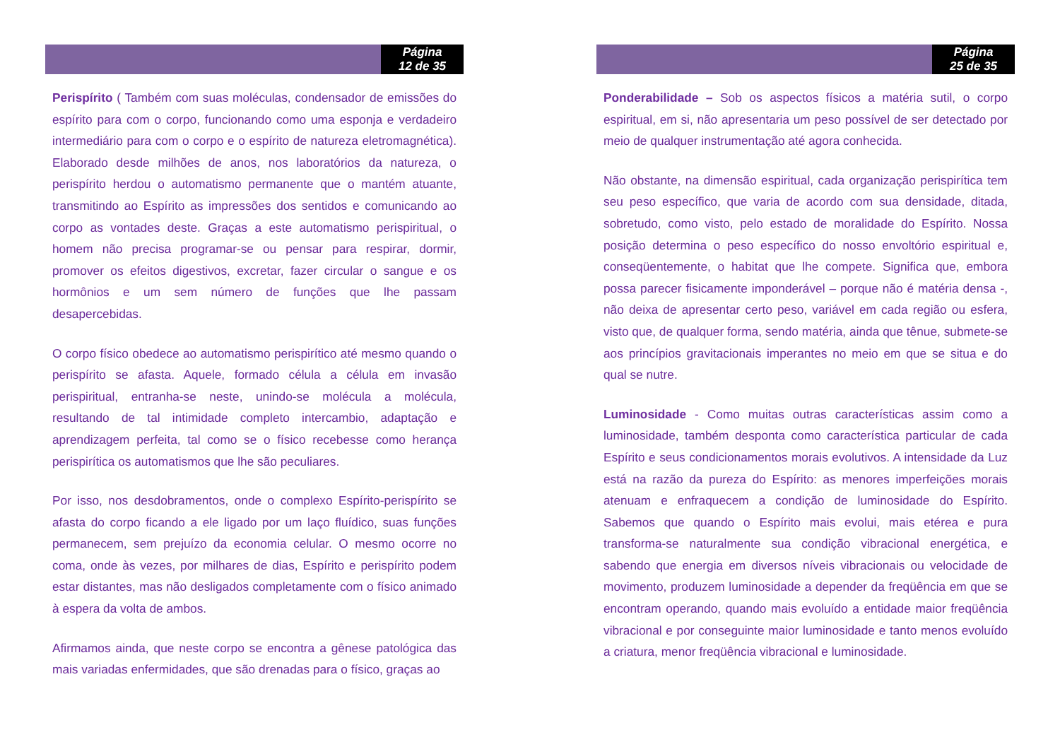Página
12 de 35
Perispírito ( Também com suas moléculas, condensador de emissões do espírito para com o corpo, funcionando como uma esponja e verdadeiro intermediário para com o corpo e o espírito de natureza eletromagnética). Elaborado desde milhões de anos, nos laboratórios da natureza, o perispírito herdou o automatismo permanente que o mantém atuante, transmitindo ao Espírito as impressões dos sentidos e comunicando ao corpo as vontades deste. Graças a este automatismo perispiritual, o homem não precisa programar-se ou pensar para respirar, dormir, promover os efeitos digestivos, excretar, fazer circular o sangue e os hormônios e um sem número de funções que lhe passam desapercebidas.
O corpo físico obedece ao automatismo perispirítico até mesmo quando o perispírito se afasta. Aquele, formado célula a célula em invasão perispiritual, entranha-se neste, unindo-se molécula a molécula, resultando de tal intimidade completo intercambio, adaptação e aprendizagem perfeita, tal como se o físico recebesse como herança perispirítica os automatismos que lhe são peculiares.
Por isso, nos desdobramentos, onde o complexo Espírito-perispírito se afasta do corpo ficando a ele ligado por um laço fluídico, suas funções permanecem, sem prejuízo da economia celular. O mesmo ocorre no coma, onde às vezes, por milhares de dias, Espírito e perispírito podem estar distantes, mas não desligados completamente com o físico animado à espera da volta de ambos.
Afirmamos ainda, que neste corpo se encontra a gênese patológica das mais variadas enfermidades, que são drenadas para o físico, graças ao
Página
25 de 35
Ponderabilidade – Sob os aspectos físicos a matéria sutil, o corpo espiritual, em si, não apresentaria um peso possível de ser detectado por meio de qualquer instrumentação até agora conhecida.
Não obstante, na dimensão espiritual, cada organização perispirítica tem seu peso específico, que varia de acordo com sua densidade, ditada, sobretudo, como visto, pelo estado de moralidade do Espírito. Nossa posição determina o peso específico do nosso envoltório espiritual e, conseqüentemente, o habitat que lhe compete. Significa que, embora possa parecer fisicamente imponderável – porque não é matéria densa -, não deixa de apresentar certo peso, variável em cada região ou esfera, visto que, de qualquer forma, sendo matéria, ainda que tênue, submete-se aos princípios gravitacionais imperantes no meio em que se situa e do qual se nutre.
Luminosidade - Como muitas outras características assim como a luminosidade, também desponta como característica particular de cada Espírito e seus condicionamentos morais evolutivos. A intensidade da Luz está na razão da pureza do Espírito: as menores imperfeições morais atenuam e enfraquecem a condição de luminosidade do Espírito. Sabemos que quando o Espírito mais evolui, mais etérea e pura transforma-se naturalmente sua condição vibracional energética, e sabendo que energia em diversos níveis vibracionais ou velocidade de movimento, produzem luminosidade a depender da freqüência em que se encontram operando, quando mais evoluído a entidade maior freqüência vibracional e por conseguinte maior luminosidade e tanto menos evoluído a criatura, menor freqüência vibracional e luminosidade.